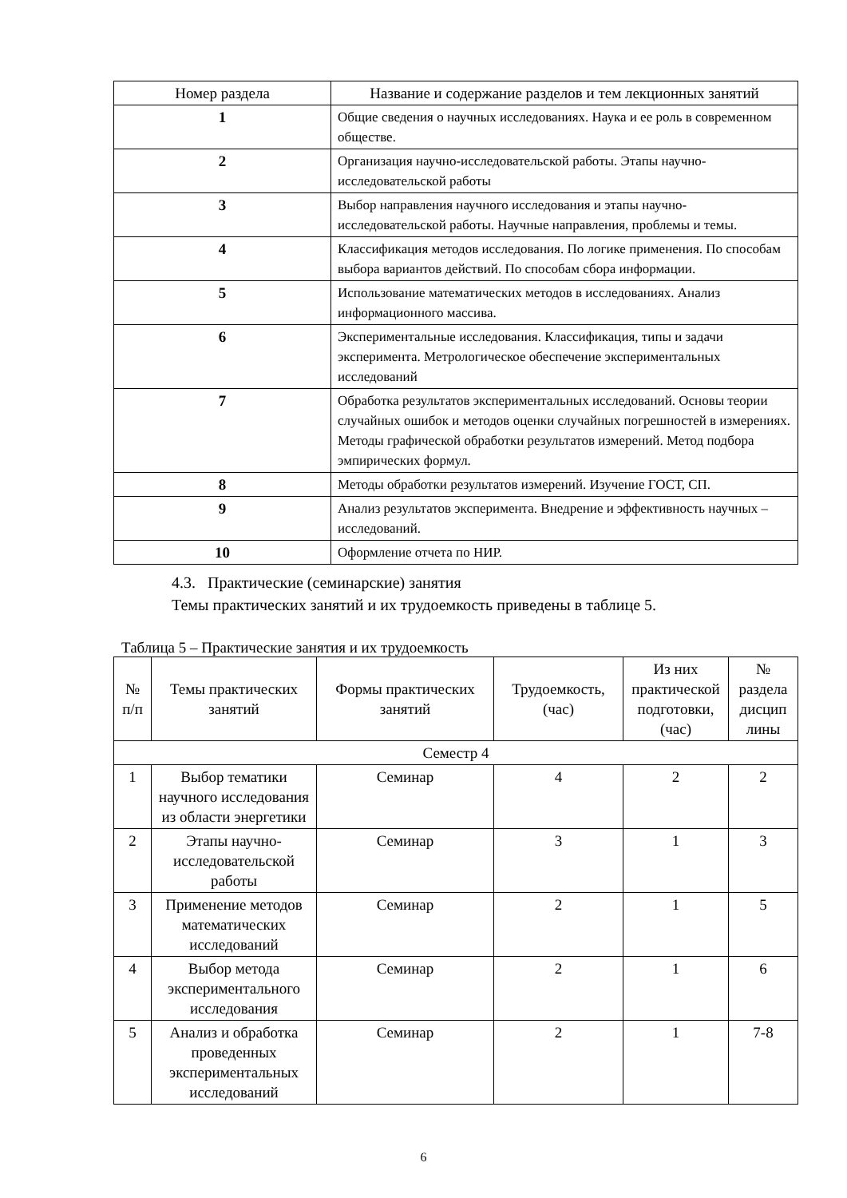| Номер раздела | Название и содержание разделов и тем лекционных занятий |
| --- | --- |
| 1 | Общие сведения о научных исследованиях. Наука и ее роль в современном обществе. |
| 2 | Организация научно-исследовательской работы. Этапы научно-исследовательской работы |
| 3 | Выбор направления научного исследования и этапы научно-исследовательской работы. Научные направления, проблемы и темы. |
| 4 | Классификация методов исследования. По логике применения. По способам выбора вариантов действий. По способам сбора информации. |
| 5 | Использование математических методов в исследованиях. Анализ информационного массива. |
| 6 | Экспериментальные исследования. Классификация, типы и задачи эксперимента. Метрологическое обеспечение экспериментальных исследований |
| 7 | Обработка результатов экспериментальных исследований. Основы теории случайных ошибок и методов оценки случайных погрешностей в измерениях. Методы графической обработки результатов измерений. Метод подбора эмпирических формул. |
| 8 | Методы обработки результатов измерений. Изучение ГОСТ, СП. |
| 9 | Анализ результатов эксперимента. Внедрение и эффективность научных –исследований. |
| 10 | Оформление отчета по НИР. |
4.3. Практические (семинарские) занятия
Темы практических занятий и их трудоемкость приведены в таблице 5.
Таблица 5 – Практические занятия и их трудоемкость
| № п/п | Темы практических занятий | Формы практических занятий | Трудоемкость, (час) | Из них практической подготовки, (час) | № раздела дисцип лины |
| --- | --- | --- | --- | --- | --- |
| Семестр 4 | | | | | |
| 1 | Выбор тематики научного исследования из области энергетики | Семинар | 4 | 2 | 2 |
| 2 | Этапы научно-исследовательской работы | Семинар | 3 | 1 | 3 |
| 3 | Применение методов математических исследований | Семинар | 2 | 1 | 5 |
| 4 | Выбор метода экспериментального исследования | Семинар | 2 | 1 | 6 |
| 5 | Анализ и обработка проведенных экспериментальных исследований | Семинар | 2 | 1 | 7-8 |
6